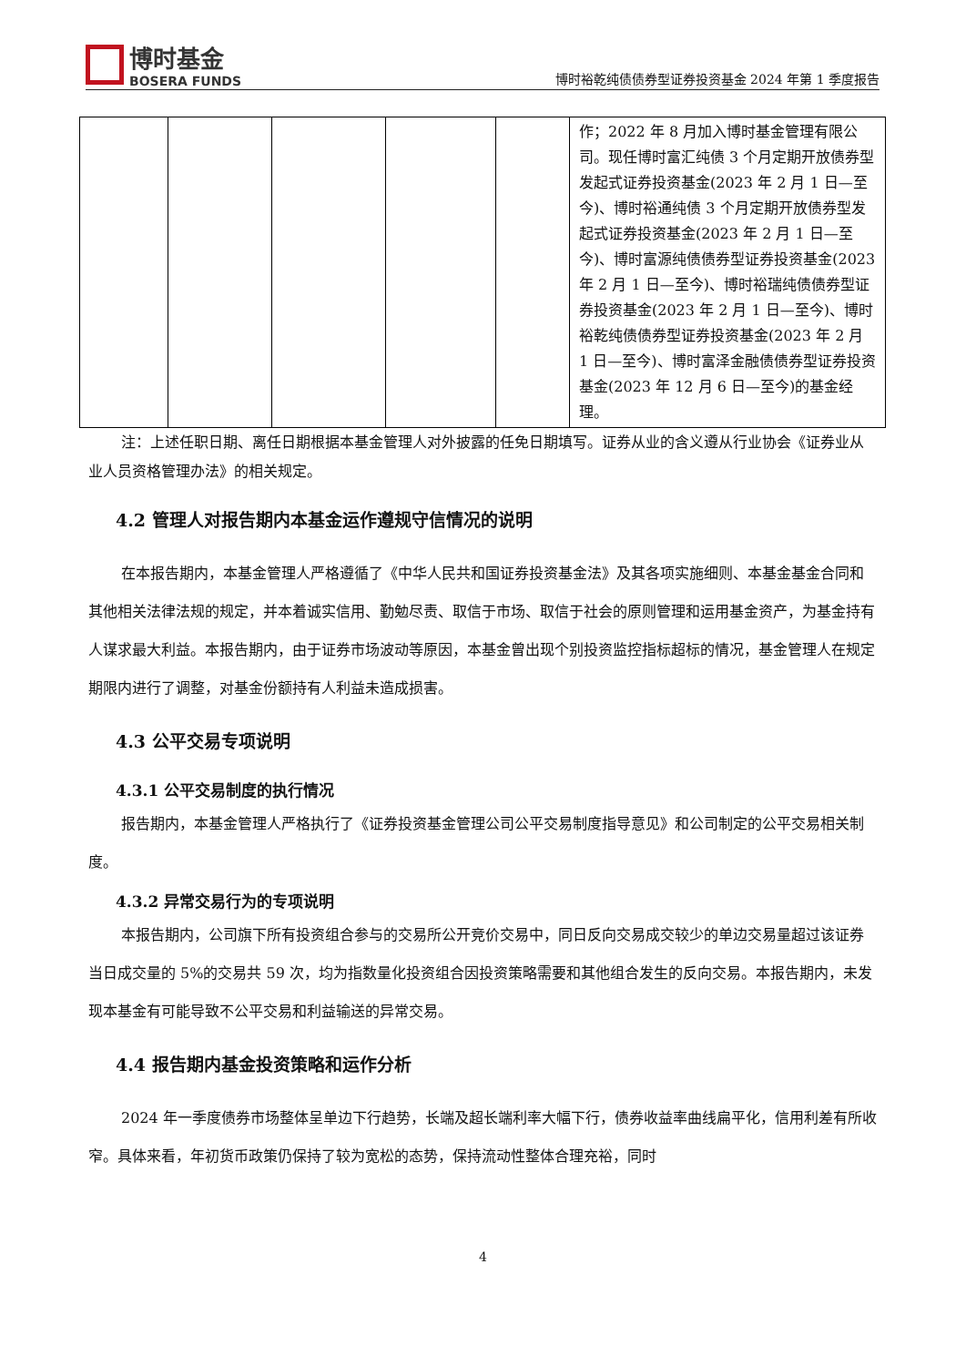博时基金
BOSERA FUNDS
博时裕乾纯债债券型证券投资基金 2024 年第 1 季度报告
| | | | | | 作；2022 年 8 月加入博时基金管理有限公司。现任博时富汇纯债 3 个月定期开放债券型发起式证券投资基金(2023 年 2 月 1 日—至今)、博时裕通纯债 3 个月定期开放债券型发起式证券投资基金(2023 年 2 月 1 日—至今)、博时富源纯债债券型证券投资基金(2023 年 2 月 1 日—至今)、博时裕瑞纯债债券型证券投资基金(2023 年 2 月 1 日—至今)、博时裕乾纯债债券型证券投资基金(2023 年 2 月 1 日—至今)、博时富泽金融债债券型证券投资基金(2023 年 12 月 6 日—至今)的基金经理。 |
注：上述任职日期、离任日期根据本基金管理人对外披露的任免日期填写。证券从业的含义遵从行业协会《证券业从业人员资格管理办法》的相关规定。
4.2 管理人对报告期内本基金运作遵规守信情况的说明
在本报告期内，本基金管理人严格遵循了《中华人民共和国证券投资基金法》及其各项实施细则、本基金基金合同和其他相关法律法规的规定，并本着诚实信用、勤勉尽责、取信于市场、取信于社会的原则管理和运用基金资产，为基金持有人谋求最大利益。本报告期内，由于证券市场波动等原因，本基金曾出现个别投资监控指标超标的情况，基金管理人在规定期限内进行了调整，对基金份额持有人利益未造成损害。
4.3 公平交易专项说明
4.3.1 公平交易制度的执行情况
报告期内，本基金管理人严格执行了《证券投资基金管理公司公平交易制度指导意见》和公司制定的公平交易相关制度。
4.3.2 异常交易行为的专项说明
本报告期内，公司旗下所有投资组合参与的交易所公开竞价交易中，同日反向交易成交较少的单边交易量超过该证券当日成交量的 5%的交易共 59 次，均为指数量化投资组合因投资策略需要和其他组合发生的反向交易。本报告期内，未发现本基金有可能导致不公平交易和利益输送的异常交易。
4.4 报告期内基金投资策略和运作分析
2024 年一季度债券市场整体呈单边下行趋势，长端及超长端利率大幅下行，债券收益率曲线扁平化，信用利差有所收窄。具体来看，年初货币政策仍保持了较为宽松的态势，保持流动性整体合理充裕，同时
4